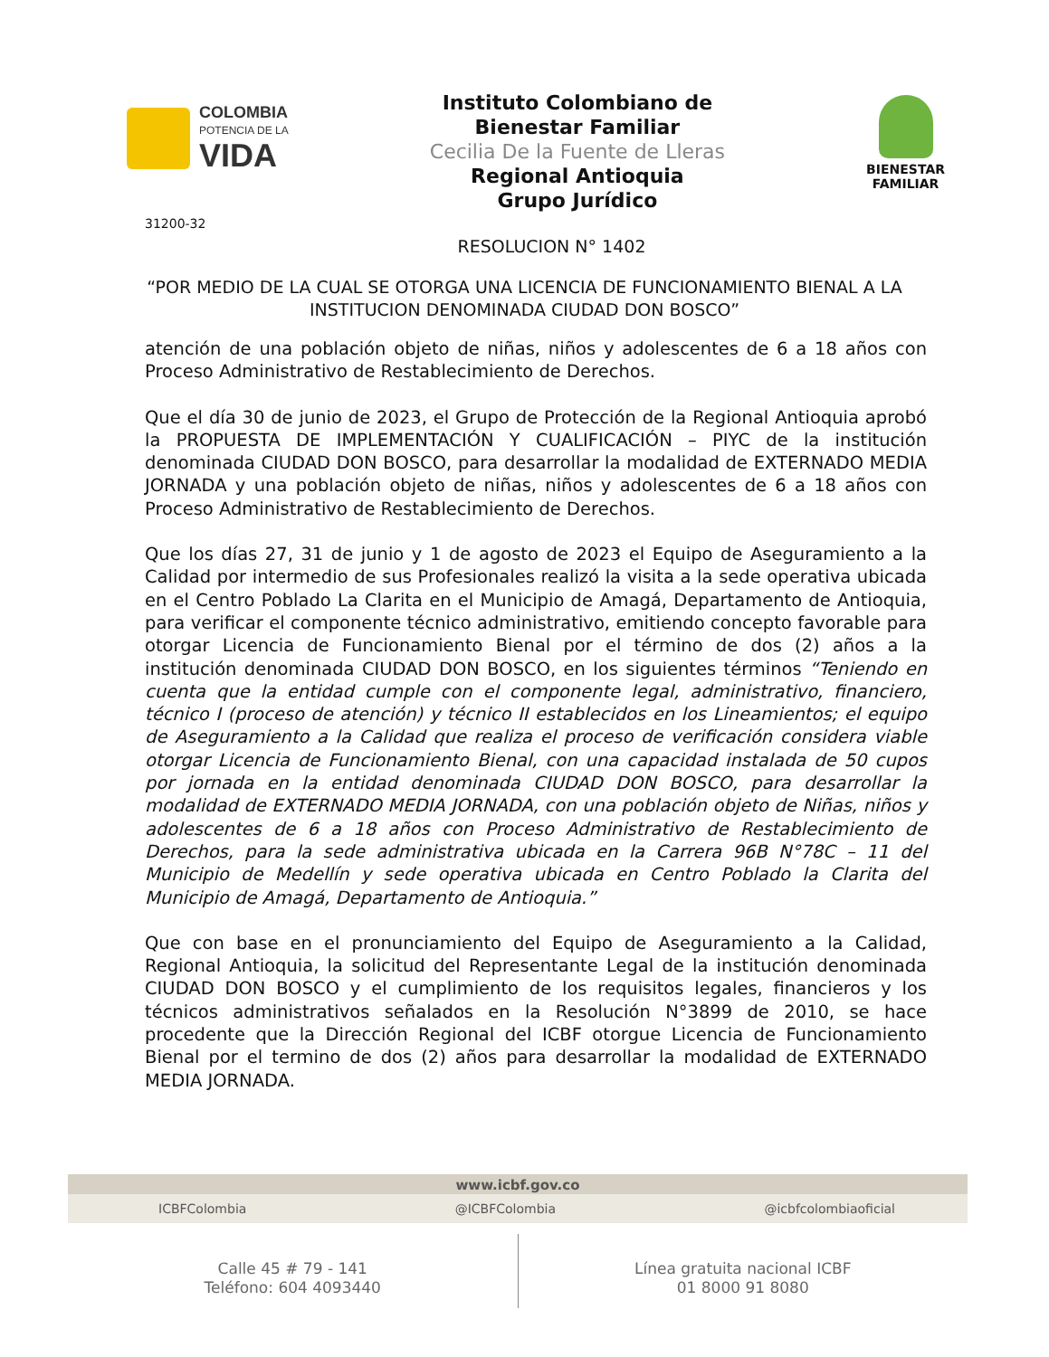COLOMBIA
POTENCIA DE LA
VIDA
Instituto Colombiano de
Bienestar Familiar
Cecilia De la Fuente de Lleras
Regional Antioquia
Grupo Jurídico
BIENESTAR
FAMILIAR
31200-32
RESOLUCION N° 1402
“POR MEDIO DE LA CUAL SE OTORGA UNA LICENCIA DE FUNCIONAMIENTO BIENAL A LA INSTITUCION DENOMINADA CIUDAD DON BOSCO”
atención de una población objeto de niñas, niños y adolescentes de 6 a 18 años con Proceso Administrativo de Restablecimiento de Derechos.
Que el día 30 de junio de 2023, el Grupo de Protección de la Regional Antioquia aprobó la PROPUESTA DE IMPLEMENTACIÓN Y CUALIFICACIÓN – PIYC de la institución denominada CIUDAD DON BOSCO, para desarrollar la modalidad de EXTERNADO MEDIA JORNADA y una población objeto de niñas, niños y adolescentes de 6 a 18 años con Proceso Administrativo de Restablecimiento de Derechos.
Que los días 27, 31 de junio y 1 de agosto de 2023 el Equipo de Aseguramiento a la Calidad por intermedio de sus Profesionales realizó la visita a la sede operativa ubicada en el Centro Poblado La Clarita en el Municipio de Amagá, Departamento de Antioquia, para verificar el componente técnico administrativo, emitiendo concepto favorable para otorgar Licencia de Funcionamiento Bienal por el término de dos (2) años a la institución denominada CIUDAD DON BOSCO, en los siguientes términos “Teniendo en cuenta que la entidad cumple con el componente legal, administrativo, financiero, técnico I (proceso de atención) y técnico II establecidos en los Lineamientos; el equipo de Aseguramiento a la Calidad que realiza el proceso de verificación considera viable otorgar Licencia de Funcionamiento Bienal, con una capacidad instalada de 50 cupos por jornada en la entidad denominada CIUDAD DON BOSCO, para desarrollar la modalidad de EXTERNADO MEDIA JORNADA, con una población objeto de Niñas, niños y adolescentes de 6 a 18 años con Proceso Administrativo de Restablecimiento de Derechos, para la sede administrativa ubicada en la Carrera 96B N°78C – 11 del Municipio de Medellín y sede operativa ubicada en Centro Poblado la Clarita del Municipio de Amagá, Departamento de Antioquia.”
Que con base en el pronunciamiento del Equipo de Aseguramiento a la Calidad, Regional Antioquia, la solicitud del Representante Legal de la institución denominada CIUDAD DON BOSCO y el cumplimiento de los requisitos legales, financieros y los técnicos administrativos señalados en la Resolución N°3899 de 2010, se hace procedente que la Dirección Regional del ICBF otorgue Licencia de Funcionamiento Bienal por el termino de dos (2) años para desarrollar la modalidad de EXTERNADO MEDIA JORNADA.
www.icbf.gov.co
ICBFColombia @ICBFColombia @icbfcolombiaoficial
Calle 45 # 79 - 141
Teléfono: 604 4093440
Línea gratuita nacional ICBF
01 8000 91 8080